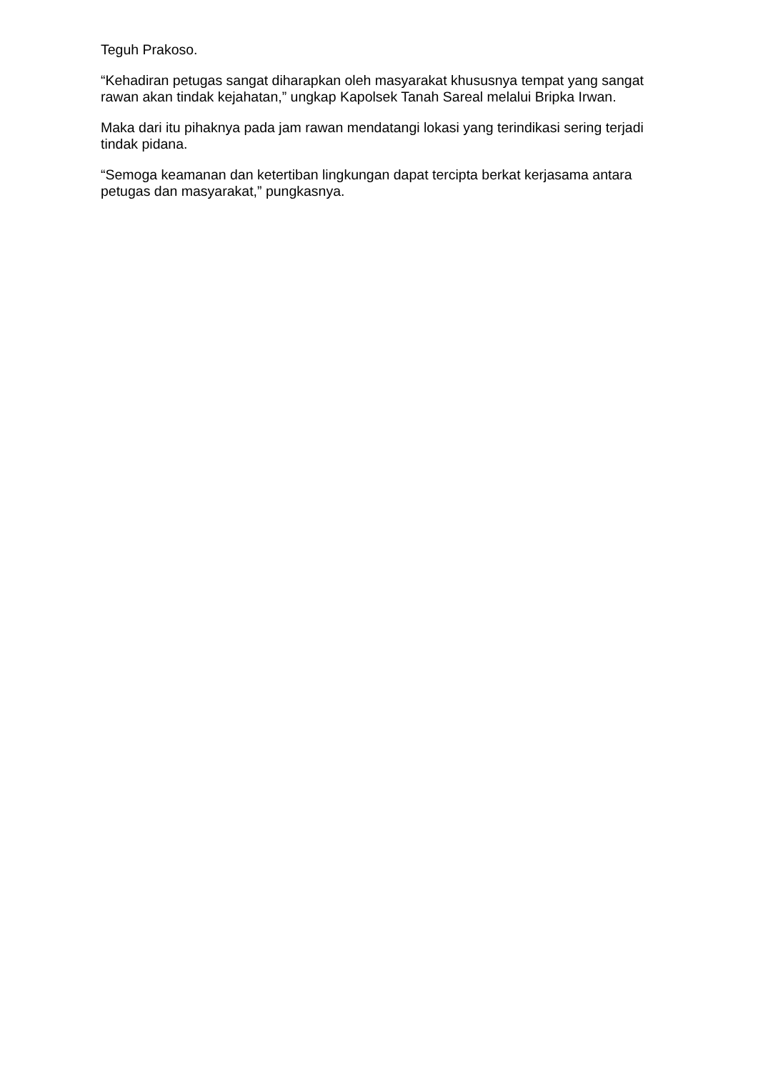Teguh Prakoso.
“Kehadiran petugas sangat diharapkan oleh masyarakat khususnya tempat yang sangat rawan akan tindak kejahatan,” ungkap Kapolsek Tanah Sareal melalui Bripka Irwan.
Maka dari itu pihaknya pada jam rawan mendatangi lokasi yang terindikasi sering terjadi tindak pidana.
“Semoga keamanan dan ketertiban lingkungan dapat tercipta berkat kerjasama antara petugas dan masyarakat,” pungkasnya.